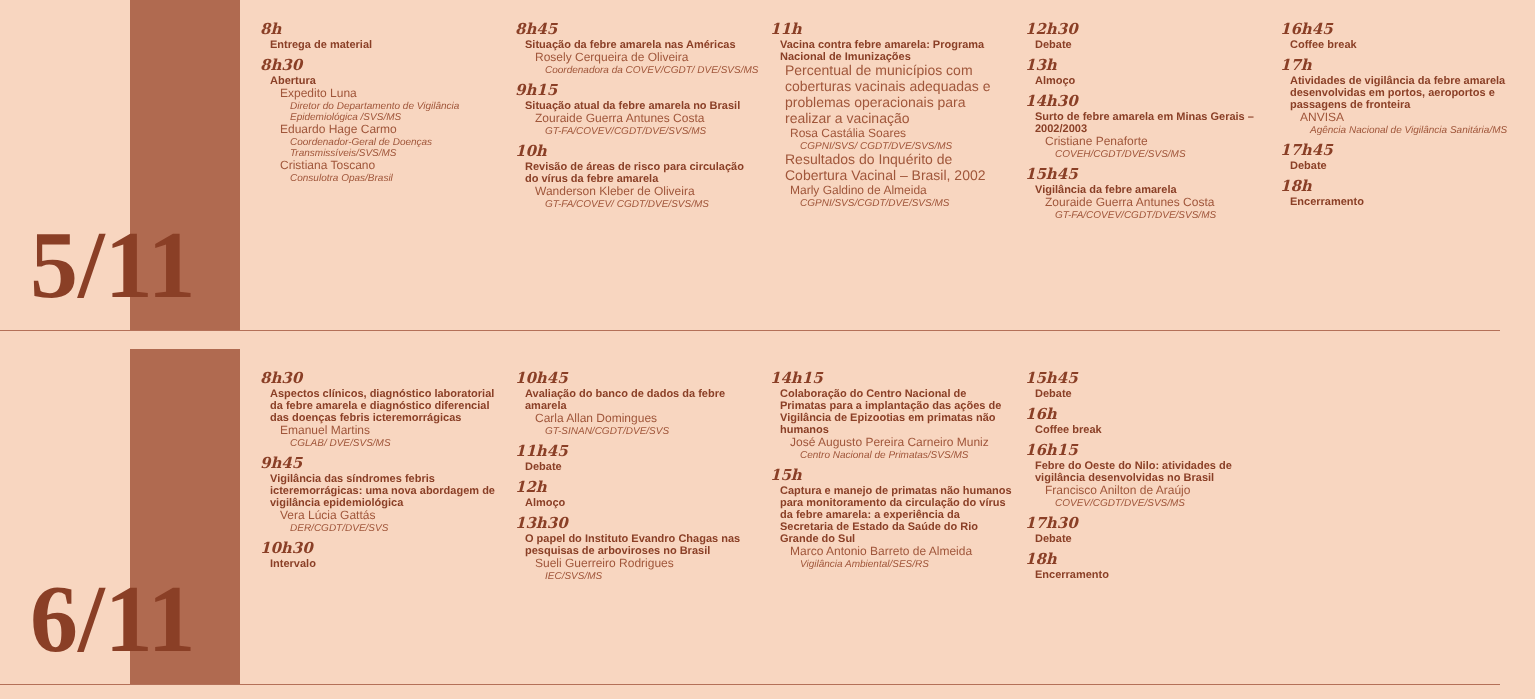5/11
8h
Entrega de material
8h30
Abertura
Expedito Luna
Diretor do Departamento de Vigilância Epidemiológica /SVS/MS
Eduardo Hage Carmo
Coordenador-Geral de Doenças Transmissíveis/SVS/MS
Cristiana Toscano
Consulotra Opas/Brasil
8h45
Situação da febre amarela nas Américas
Rosely Cerqueira de Oliveira
Coordenadora da COVEV/CGDT/ DVE/SVS/MS
9h15
Situação atual da febre amarela no Brasil
Zouraide Guerra Antunes Costa
GT-FA/COVEV/CGDT/DVE/SVS/MS
10h
Revisão de áreas de risco para circulação do vírus da febre amarela
Wanderson Kleber de Oliveira
GT-FA/COVEV/ CGDT/DVE/SVS/MS
11h
Vacina contra febre amarela: Programa Nacional de Imunizações
Percentual de municípios com coberturas vacinais adequadas e problemas operacionais para realizar a vacinação
Rosa Castália Soares
CGPNI/SVS/ CGDT/DVE/SVS/MS
Resultados do Inquérito de Cobertura Vacinal – Brasil, 2002
Marly Galdino de Almeida
CGPNI/SVS/CGDT/DVE/SVS/MS
12h30
Debate
13h
Almoço
14h30
Surto de febre amarela em Minas Gerais – 2002/2003
Cristiane Penaforte
COVEH/CGDT/DVE/SVS/MS
15h45
Vigilância da febre amarela
Zouraide Guerra Antunes Costa
GT-FA/COVEV/CGDT/DVE/SVS/MS
16h45
Coffee break
17h
Atividades de vigilância da febre amarela desenvolvidas em portos, aeroportos e passagens de fronteira
ANVISA
Agência Nacional de Vigilância Sanitária/MS
17h45
Debate
18h
Encerramento
6/11
8h30
Aspectos clínicos, diagnóstico laboratorial da febre amarela e diagnóstico diferencial das doenças febris icteremorrágicas
Emanuel Martins
CGLAB/ DVE/SVS/MS
9h45
Vigilância das síndromes febris icteremorrágicas: uma nova abordagem de vigilância epidemiológica
Vera Lúcia Gattás
DER/CGDT/DVE/SVS
10h30
Intervalo
10h45
Avaliação do banco de dados da febre amarela
Carla Allan Domingues
GT-SINAN/CGDT/DVE/SVS
11h45
Debate
12h
Almoço
13h30
O papel do Instituto Evandro Chagas nas pesquisas de arboviroses no Brasil
Sueli Guerreiro Rodrigues
IEC/SVS/MS
14h15
Colaboração do Centro Nacional de Primatas para a implantação das ações de Vigilância de Epizootias em primatas não humanos
José Augusto Pereira Carneiro Muniz
Centro Nacional de Primatas/SVS/MS
15h
Captura e manejo de primatas não humanos para monitoramento da circulação do vírus da febre amarela: a experiência da Secretaria de Estado da Saúde do Rio Grande do Sul
Marco Antonio Barreto de Almeida
Vigilância Ambiental/SES/RS
15h45
Debate
16h
Coffee break
16h15
Febre do Oeste do Nilo: atividades de vigilância desenvolvidas no Brasil
Francisco Anilton de Araújo
COVEV/CGDT/DVE/SVS/MS
17h30
Debate
18h
Encerramento